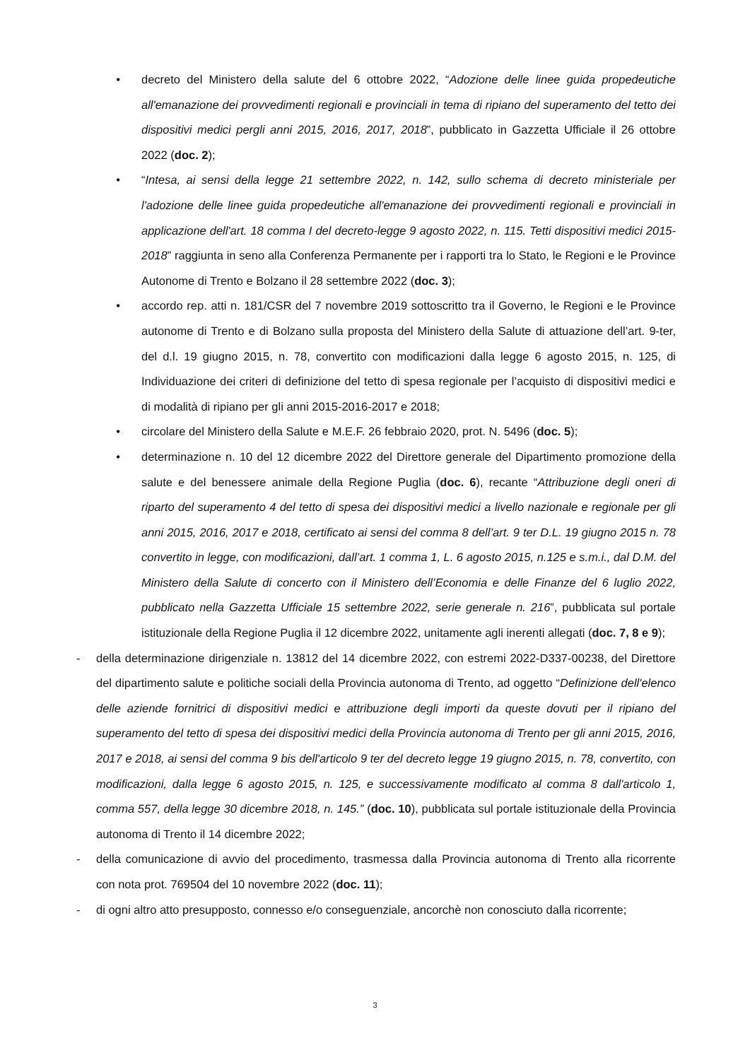• decreto del Ministero della salute del 6 ottobre 2022, “Adozione delle linee guida propedeutiche all'emanazione dei provvedimenti regionali e provinciali in tema di ripiano del superamento del tetto dei dispositivi medici pergli anni 2015, 2016, 2017, 2018”, pubblicato in Gazzetta Ufficiale il 26 ottobre 2022 (doc. 2);
• “Intesa, ai sensi della legge 21 settembre 2022, n. 142, sullo schema di decreto ministeriale per l'adozione delle linee guida propedeutiche all'emanazione dei provvedimenti regionali e provinciali in applicazione dell'art. 18 comma I del decreto-legge 9 agosto 2022, n. 115. Tetti dispositivi medici 2015-2018” raggiunta in seno alla Conferenza Permanente per i rapporti tra lo Stato, le Regioni e le Province Autonome di Trento e Bolzano il 28 settembre 2022 (doc. 3);
• accordo rep. atti n. 181/CSR del 7 novembre 2019 sottoscritto tra il Governo, le Regioni e le Province autonome di Trento e di Bolzano sulla proposta del Ministero della Salute di attuazione dell’art. 9-ter, del d.l. 19 giugno 2015, n. 78, convertito con modificazioni dalla legge 6 agosto 2015, n. 125, di Individuazione dei criteri di definizione del tetto di spesa regionale per l’acquisto di dispositivi medici e di modalità di ripiano per gli anni 2015-2016-2017 e 2018;
• circolare del Ministero della Salute e M.E.F. 26 febbraio 2020, prot. N. 5496 (doc. 5);
• determinazione n. 10 del 12 dicembre 2022 del Direttore generale del Dipartimento promozione della salute e del benessere animale della Regione Puglia (doc. 6), recante “Attribuzione degli oneri di riparto del superamento 4 del tetto di spesa dei dispositivi medici a livello nazionale e regionale per gli anni 2015, 2016, 2017 e 2018, certificato ai sensi del comma 8 dell’art. 9 ter D.L. 19 giugno 2015 n. 78 convertito in legge, con modificazioni, dall’art. 1 comma 1, L. 6 agosto 2015, n.125 e s.m.i., dal D.M. del Ministero della Salute di concerto con il Ministero dell’Economia e delle Finanze del 6 luglio 2022, pubblicato nella Gazzetta Ufficiale 15 settembre 2022, serie generale n. 216”, pubblicata sul portale istituzionale della Regione Puglia il 12 dicembre 2022, unitamente agli inerenti allegati (doc. 7, 8 e 9);
- della determinazione dirigenziale n. 13812 del 14 dicembre 2022, con estremi 2022-D337-00238, del Direttore del dipartimento salute e politiche sociali della Provincia autonoma di Trento, ad oggetto “Definizione dell'elenco delle aziende fornitrici di dispositivi medici e attribuzione degli importi da queste dovuti per il ripiano del superamento del tetto di spesa dei dispositivi medici della Provincia autonoma di Trento per gli anni 2015, 2016, 2017 e 2018, ai sensi del comma 9 bis dell'articolo 9 ter del decreto legge 19 giugno 2015, n. 78, convertito, con modificazioni, dalla legge 6 agosto 2015, n. 125, e successivamente modificato al comma 8 dall'articolo 1, comma 557, della legge 30 dicembre 2018, n. 145.” (doc. 10), pubblicata sul portale istituzionale della Provincia autonoma di Trento il 14 dicembre 2022;
- della comunicazione di avvio del procedimento, trasmessa dalla Provincia autonoma di Trento alla ricorrente con nota prot. 769504 del 10 novembre 2022 (doc. 11);
- di ogni altro atto presupposto, connesso e/o conseguenziale, ancorchè non conosciuto dalla ricorrente;
3